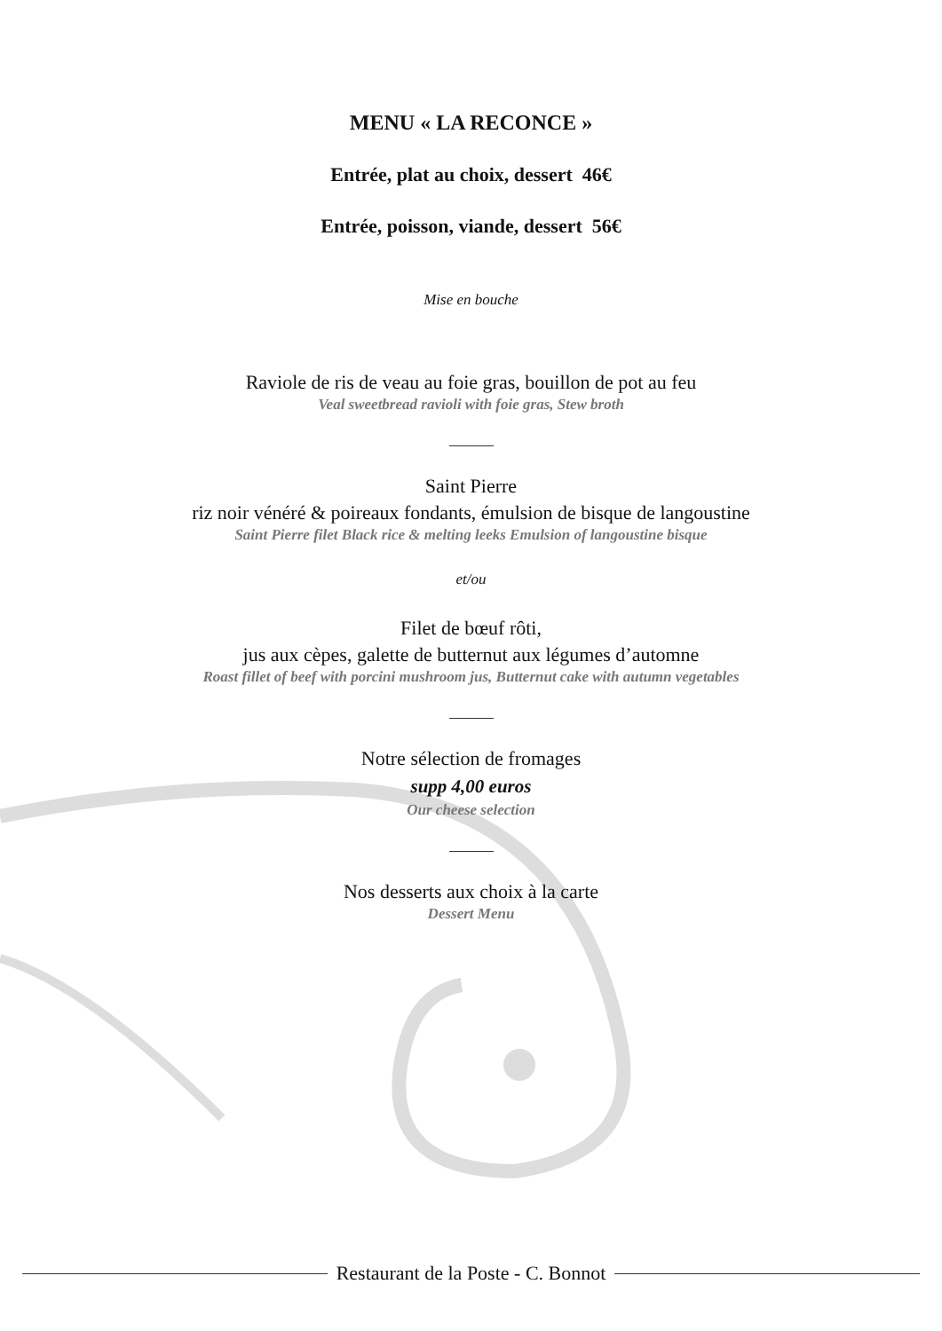MENU « LA RECONCE »
Entrée, plat au choix, dessert 46€
Entrée, poisson, viande, dessert 56€
Mise en bouche
Raviole de ris de veau au foie gras, bouillon de pot au feu
Veal sweetbread ravioli with foie gras, Stew broth
Saint Pierre
riz noir vénéré & poireaux fondants, émulsion de bisque de langoustine
Saint Pierre filet Black rice & melting leeks Emulsion of langoustine bisque
et/ou
Filet de bœuf rôti,
jus aux cèpes, galette de butternut aux légumes d’automne
Roast fillet of beef with porcini mushroom jus, Butternut cake with autumn vegetables
Notre sélection de fromages
supp 4,00 euros
Our cheese selection
Nos desserts aux choix à la carte
Dessert Menu
Restaurant de la Poste - C. Bonnot